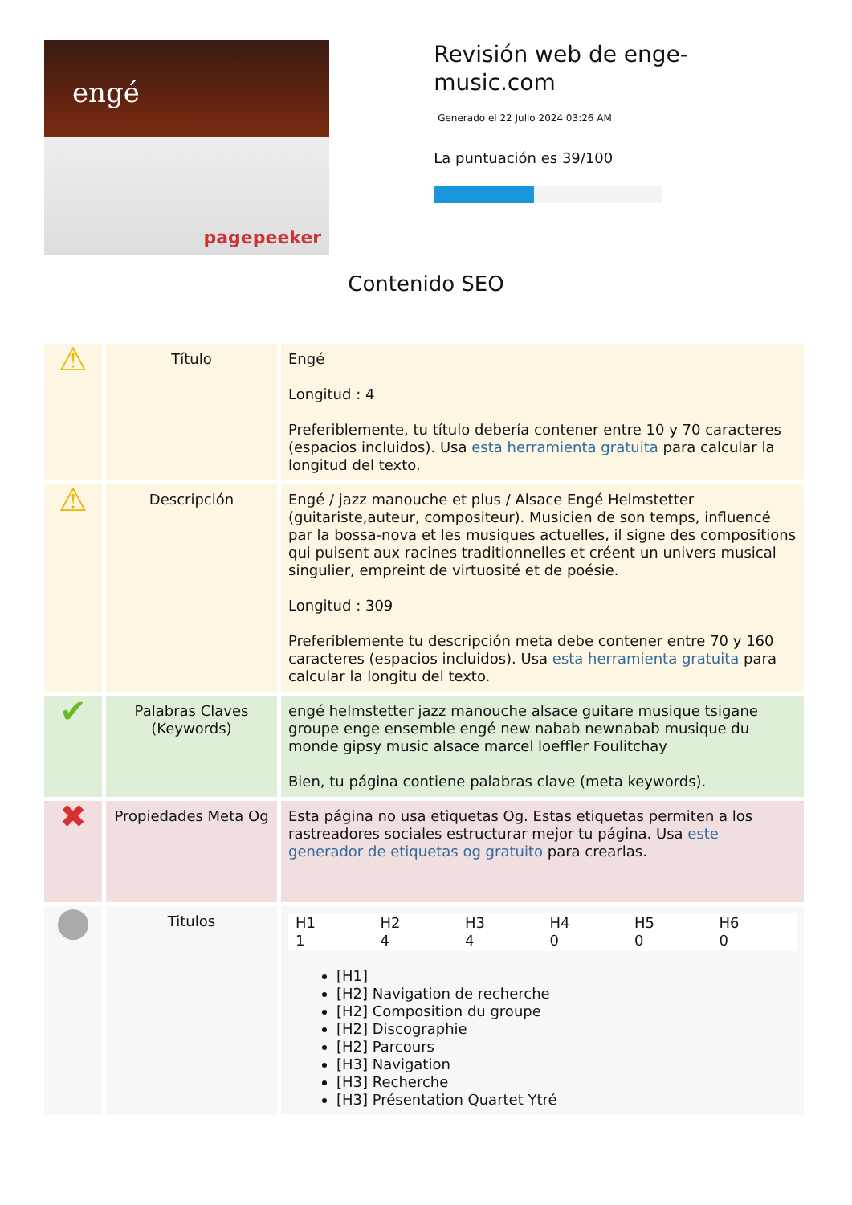engé
pagepeeker
Revisión web de enge-music.com
Generado el 22 Julio 2024 03:26 AM
La puntuación es 39/100
Contenido SEO
| ⚠ | Título | Engé Longitud : 4 Preferiblemente, tu título debería contener entre 10 y 70 caracteres (espacios incluidos). Usa esta herramienta gratuita para calcular la longitud del texto. |
| ⚠ | Descripción | Engé / jazz manouche et plus / Alsace Engé Helmstetter (guitariste,auteur, compositeur). Musicien de son temps, influencé par la bossa-nova et les musiques actuelles, il signe des compositions qui puisent aux racines traditionnelles et créent un univers musical singulier, empreint de virtuosité et de poésie. Longitud : 309 Preferiblemente tu descripción meta debe contener entre 70 y 160 caracteres (espacios incluidos). Usa esta herramienta gratuita para calcular la longitu del texto. |
| ✔ | Palabras Claves (Keywords) | engé helmstetter jazz manouche alsace guitare musique tsigane groupe enge ensemble engé new nabab newnabab musique du monde gipsy music alsace marcel loeffler Foulitchay Bien, tu página contiene palabras clave (meta keywords). |
| ✖ | Propiedades Meta Og | Esta página no usa etiquetas Og. Estas etiquetas permiten a los rastreadores sociales estructurar mejor tu página. Usa este generador de etiquetas og gratuito para crearlas. |
| ● | Titulos | / H1 1 / H2 4 / H3 4 / H4 0 / H5 0 / H6 0 / [H1] [H2] Navigation de recherche [H2] Composition du groupe [H2] Discographie [H2] Parcours [H3] Navigation [H3] Recherche [H3] Présentation Quartet Ytré |